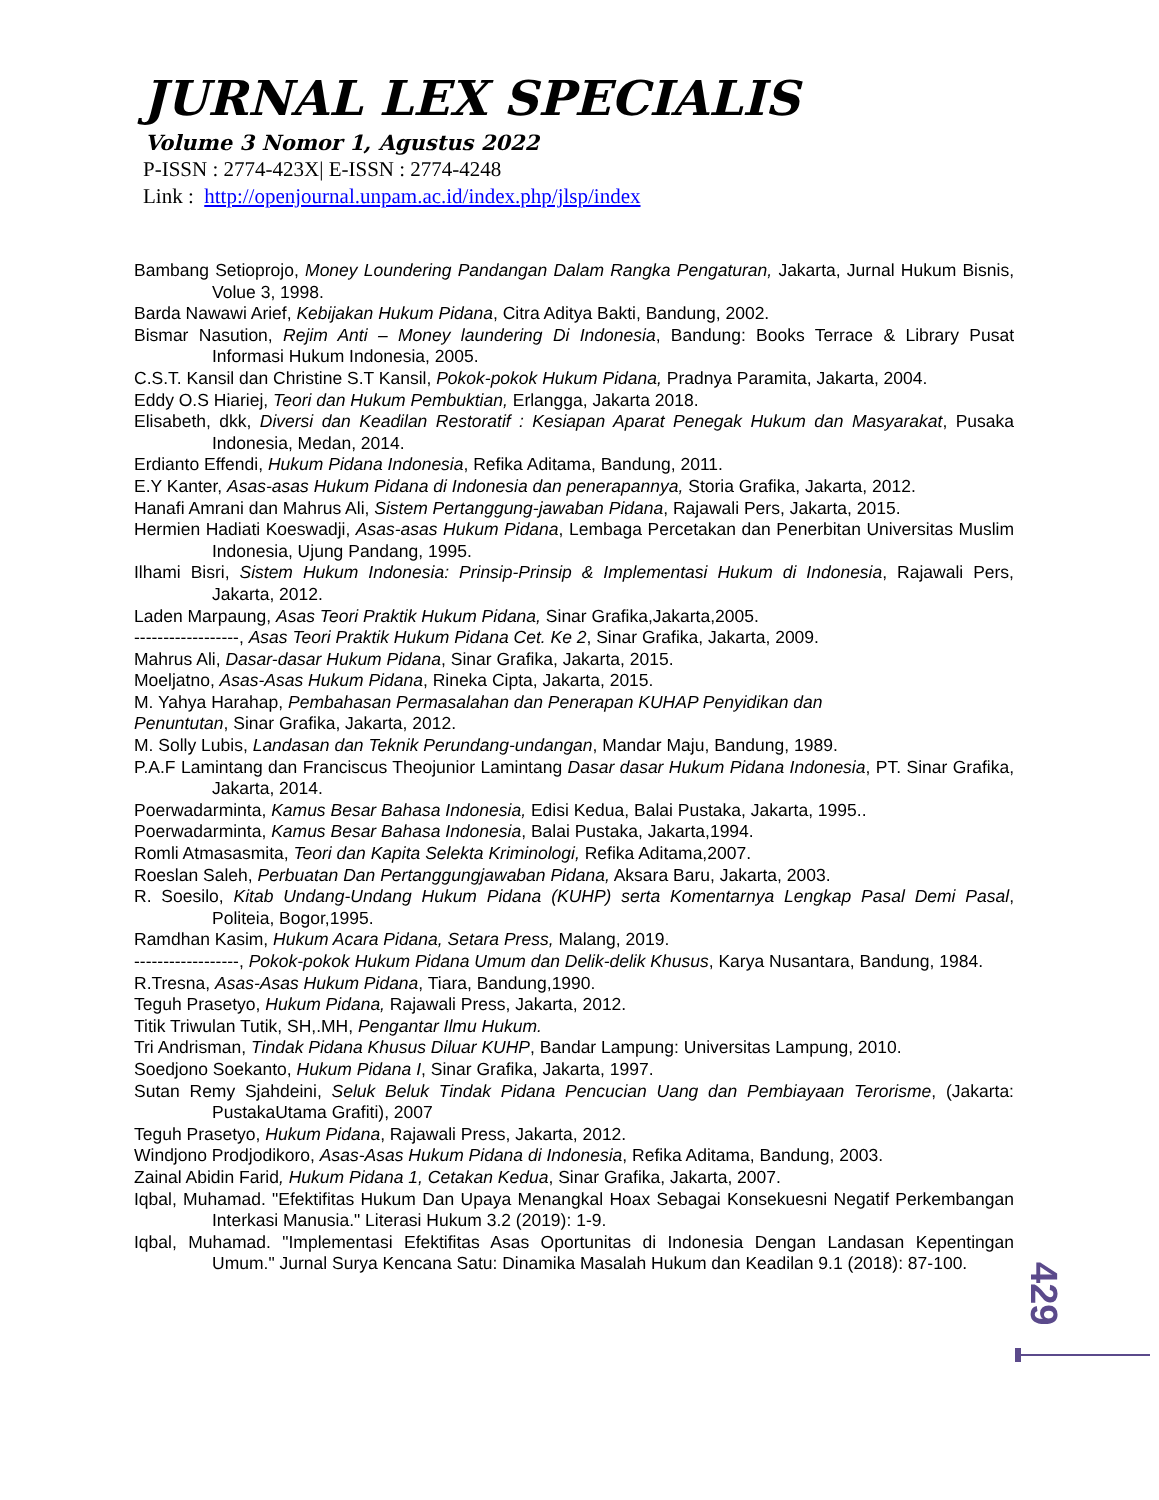JURNAL LEX SPECIALIS
Volume 3 Nomor 1, Agustus 2022
P-ISSN : 2774-423X| E-ISSN : 2774-4248
Link : http://openjournal.unpam.ac.id/index.php/jlsp/index
Bambang Setioprojo, Money Loundering Pandangan Dalam Rangka Pengaturan, Jakarta, Jurnal Hukum Bisnis, Volue 3, 1998.
Barda Nawawi Arief, Kebijakan Hukum Pidana, Citra Aditya Bakti, Bandung, 2002.
Bismar Nasution, Rejim Anti – Money laundering Di Indonesia, Bandung: Books Terrace & Library Pusat Informasi Hukum Indonesia, 2005.
C.S.T. Kansil dan Christine S.T Kansil, Pokok-pokok Hukum Pidana, Pradnya Paramita, Jakarta, 2004.
Eddy O.S Hiariej, Teori dan Hukum Pembuktian, Erlangga, Jakarta 2018.
Elisabeth, dkk, Diversi dan Keadilan Restoratif : Kesiapan Aparat Penegak Hukum dan Masyarakat, Pusaka Indonesia, Medan, 2014.
Erdianto Effendi, Hukum Pidana Indonesia, Refika Aditama, Bandung, 2011.
E.Y Kanter, Asas-asas Hukum Pidana di Indonesia dan penerapannya, Storia Grafika, Jakarta, 2012.
Hanafi Amrani dan Mahrus Ali, Sistem Pertanggung-jawaban Pidana, Rajawali Pers, Jakarta, 2015.
Hermien Hadiati Koeswadji, Asas-asas Hukum Pidana, Lembaga Percetakan dan Penerbitan Universitas Muslim Indonesia, Ujung Pandang, 1995.
Ilhami Bisri, Sistem Hukum Indonesia: Prinsip-Prinsip & Implementasi Hukum di Indonesia, Rajawali Pers, Jakarta, 2012.
Laden Marpaung, Asas Teori Praktik Hukum Pidana, Sinar Grafika,Jakarta,2005.
------------------, Asas Teori Praktik Hukum Pidana Cet. Ke 2, Sinar Grafika, Jakarta, 2009.
Mahrus Ali, Dasar-dasar Hukum Pidana, Sinar Grafika, Jakarta, 2015.
Moeljatno, Asas-Asas Hukum Pidana, Rineka Cipta, Jakarta, 2015.
M. Yahya Harahap, Pembahasan Permasalahan dan Penerapan KUHAP Penyidikan dan
Penuntutan, Sinar Grafika, Jakarta, 2012.
M. Solly Lubis, Landasan dan Teknik Perundang-undangan, Mandar Maju, Bandung, 1989.
P.A.F Lamintang dan Franciscus Theojunior Lamintang Dasar dasar Hukum Pidana Indonesia, PT. Sinar Grafika, Jakarta, 2014.
Poerwadarminta, Kamus Besar Bahasa Indonesia, Edisi Kedua, Balai Pustaka, Jakarta, 1995..
Poerwadarminta, Kamus Besar Bahasa Indonesia, Balai Pustaka, Jakarta,1994.
Romli Atmasasmita, Teori dan Kapita Selekta Kriminologi, Refika Aditama,2007.
Roeslan Saleh, Perbuatan Dan Pertanggungjawaban Pidana, Aksara Baru, Jakarta, 2003.
R. Soesilo, Kitab Undang-Undang Hukum Pidana (KUHP) serta Komentarnya Lengkap Pasal Demi Pasal, Politeia, Bogor,1995.
Ramdhan Kasim, Hukum Acara Pidana, Setara Press, Malang, 2019.
------------------, Pokok-pokok Hukum Pidana Umum dan Delik-delik Khusus, Karya Nusantara, Bandung, 1984.
R.Tresna, Asas-Asas Hukum Pidana, Tiara, Bandung,1990.
Teguh Prasetyo, Hukum Pidana, Rajawali Press, Jakarta, 2012.
Titik Triwulan Tutik, SH,.MH, Pengantar Ilmu Hukum.
Tri Andrisman, Tindak Pidana Khusus Diluar KUHP, Bandar Lampung: Universitas Lampung, 2010.
Soedjono Soekanto, Hukum Pidana I, Sinar Grafika, Jakarta, 1997.
Sutan Remy Sjahdeini, Seluk Beluk Tindak Pidana Pencucian Uang dan Pembiayaan Terorisme, (Jakarta: PustakaUtama Grafiti), 2007
Teguh Prasetyo, Hukum Pidana, Rajawali Press, Jakarta, 2012.
Windjono Prodjodikoro, Asas-Asas Hukum Pidana di Indonesia, Refika Aditama, Bandung, 2003.
Zainal Abidin Farid, Hukum Pidana 1, Cetakan Kedua, Sinar Grafika, Jakarta, 2007.
Iqbal, Muhamad. "Efektifitas Hukum Dan Upaya Menangkal Hoax Sebagai Konsekuesni Negatif Perkembangan Interkasi Manusia." Literasi Hukum 3.2 (2019): 1-9.
Iqbal, Muhamad. "Implementasi Efektifitas Asas Oportunitas di Indonesia Dengan Landasan Kepentingan Umum." Jurnal Surya Kencana Satu: Dinamika Masalah Hukum dan Keadilan 9.1 (2018): 87-100.
429